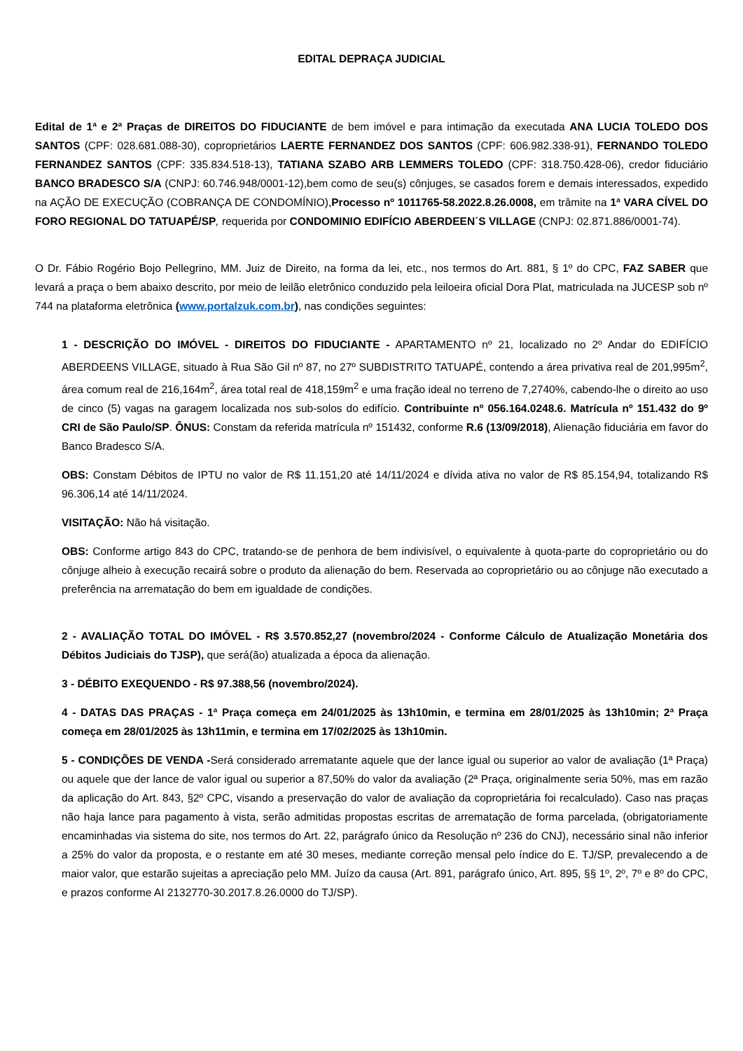EDITAL DEPRAÇA JUDICIAL
Edital de 1ª e 2ª Praças de DIREITOS DO FIDUCIANTE de bem imóvel e para intimação da executada ANA LUCIA TOLEDO DOS SANTOS (CPF: 028.681.088-30), coproprietários LAERTE FERNANDEZ DOS SANTOS (CPF: 606.982.338-91), FERNANDO TOLEDO FERNANDEZ SANTOS (CPF: 335.834.518-13), TATIANA SZABO ARB LEMMERS TOLEDO (CPF: 318.750.428-06), credor fiduciário BANCO BRADESCO S/A (CNPJ: 60.746.948/0001-12),bem como de seu(s) cônjuges, se casados forem e demais interessados, expedido na AÇÃO DE EXECUÇÃO (COBRANÇA DE CONDOMÍNIO),Processo nº 1011765-58.2022.8.26.0008, em trâmite na 1ª VARA CÍVEL DO FORO REGIONAL DO TATUAPÉ/SP, requerida por CONDOMINIO EDIFÍCIO ABERDEEN´S VILLAGE (CNPJ: 02.871.886/0001-74).
O Dr. Fábio Rogério Bojo Pellegrino, MM. Juiz de Direito, na forma da lei, etc., nos termos do Art. 881, § 1º do CPC, FAZ SABER que levará a praça o bem abaixo descrito, por meio de leilão eletrônico conduzido pela leiloeira oficial Dora Plat, matriculada na JUCESP sob nº 744 na plataforma eletrônica (www.portalzuk.com.br), nas condições seguintes:
1 - DESCRIÇÃO DO IMÓVEL - DIREITOS DO FIDUCIANTE - APARTAMENTO nº 21, localizado no 2º Andar do EDIFÍCIO ABERDEENS VILLAGE, situado à Rua São Gil nº 87, no 27º SUBDISTRITO TATUAPÉ, contendo a área privativa real de 201,995m<sup>2</sup>, área comum real de 216,164m<sup>2</sup>, área total real de 418,159m<sup>2</sup> e uma fração ideal no terreno de 7,2740%, cabendo-lhe o direito ao uso de cinco (5) vagas na garagem localizada nos sub-solos do edifício. Contribuinte nº 056.164.0248.6. Matrícula nº 151.432 do 9º CRI de São Paulo/SP. ÔNUS: Constam da referida matrícula nº 151432, conforme R.6 (13/09/2018), Alienação fiduciária em favor do Banco Bradesco S/A.
OBS: Constam Débitos de IPTU no valor de R$ 11.151,20 até 14/11/2024 e dívida ativa no valor de R$ 85.154,94, totalizando R$ 96.306,14 até 14/11/2024.
VISITAÇÃO: Não há visitação.
OBS: Conforme artigo 843 do CPC, tratando-se de penhora de bem indivisível, o equivalente à quota-parte do coproprietário ou do cônjuge alheio à execução recairá sobre o produto da alienação do bem. Reservada ao coproprietário ou ao cônjuge não executado a preferência na arrematação do bem em igualdade de condições.
2 - AVALIAÇÃO TOTAL DO IMÓVEL - R$ 3.570.852,27 (novembro/2024 - Conforme Cálculo de Atualização Monetária dos Débitos Judiciais do TJSP), que será(ão) atualizada a época da alienação.
3 - DÉBITO EXEQUENDO - R$ 97.388,56 (novembro/2024).
4 - DATAS DAS PRAÇAS - 1ª Praça começa em 24/01/2025 às 13h10min, e termina em 28/01/2025 às 13h10min; 2ª Praça começa em 28/01/2025 às 13h11min, e termina em 17/02/2025 às 13h10min.
5 - CONDIÇÕES DE VENDA -Será considerado arrematante aquele que der lance igual ou superior ao valor de avaliação (1ª Praça) ou aquele que der lance de valor igual ou superior a 87,50% do valor da avaliação (2ª Praça, originalmente seria 50%, mas em razão da aplicação do Art. 843, §2º CPC, visando a preservação do valor de avaliação da coproprietária foi recalculado). Caso nas praças não haja lance para pagamento à vista, serão admitidas propostas escritas de arrematação de forma parcelada, (obrigatoriamente encaminhadas via sistema do site, nos termos do Art. 22, parágrafo único da Resolução nº 236 do CNJ), necessário sinal não inferior a 25% do valor da proposta, e o restante em até 30 meses, mediante correção mensal pelo índice do E. TJ/SP, prevalecendo a de maior valor, que estarão sujeitas a apreciação pelo MM. Juízo da causa (Art. 891, parágrafo único, Art. 895, §§ 1º, 2º, 7º e 8º do CPC, e prazos conforme AI 2132770-30.2017.8.26.0000 do TJ/SP).